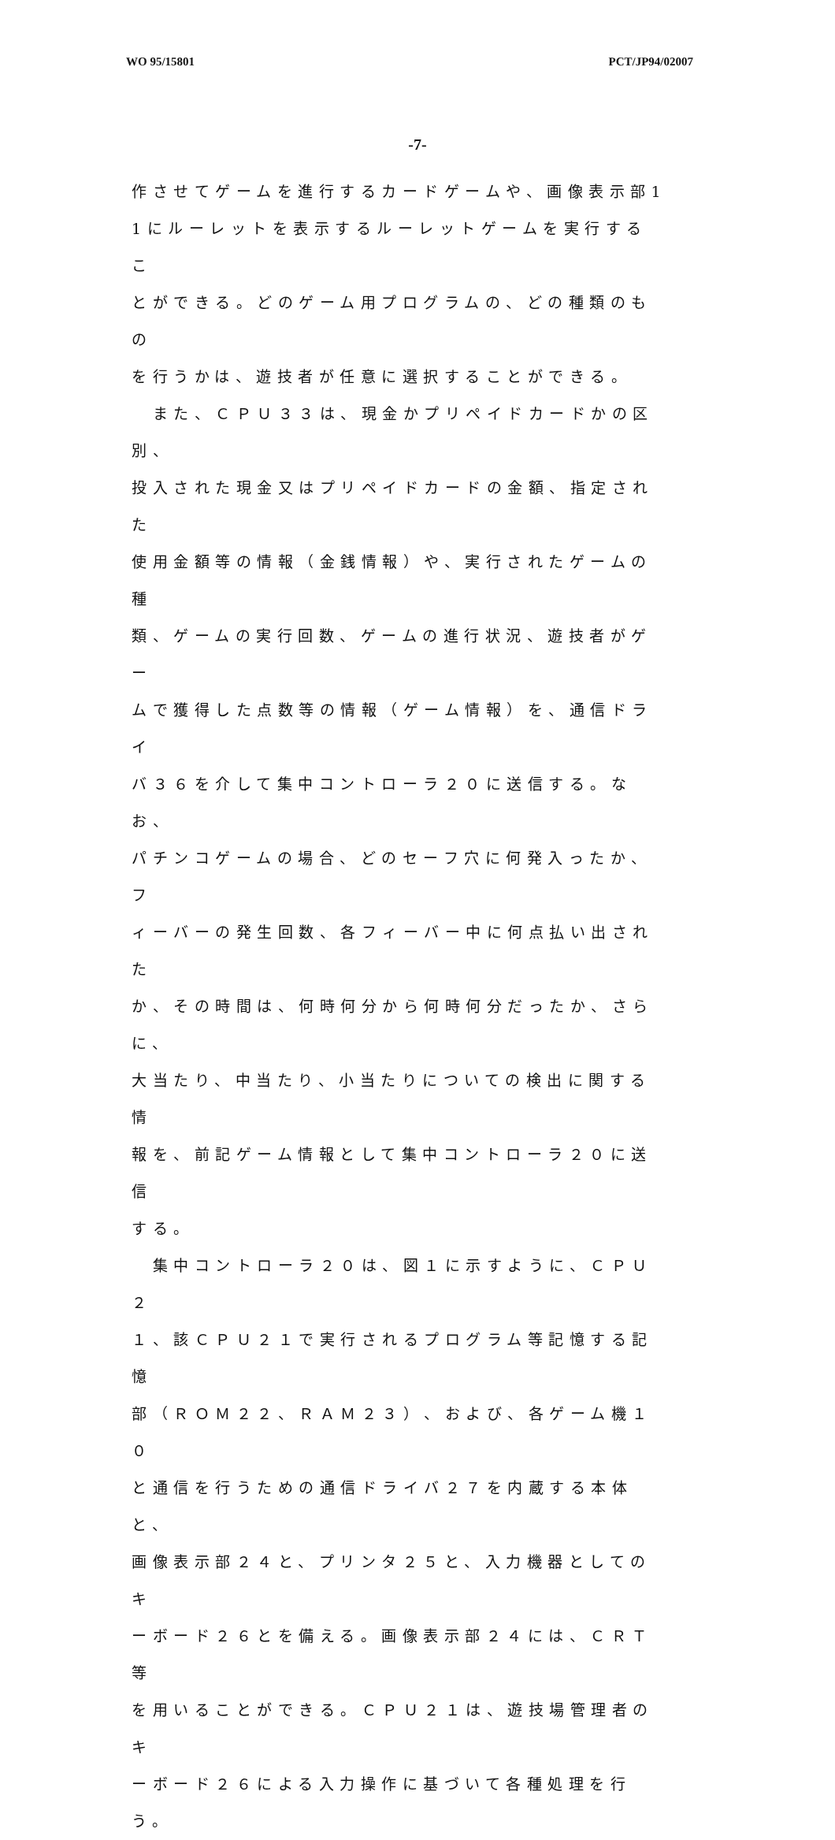WO 95/15801 PCT/JP94/02007
-7-
作させてゲームを進行するカードゲームや、画像表示部1
1にルーレットを表示するルーレットゲームを実行するこ
とができる。どのゲーム用プログラムの、どの種類のもの
を行うかは、遊技者が任意に選択することができる。
　また、ＣＰＵ３３は、現金かプリペイドカードかの区別、
投入された現金又はプリペイドカードの金額、指定された
使用金額等の情報（金銭情報）や、実行されたゲームの種
類、ゲームの実行回数、ゲームの進行状況、遊技者がゲー
ムで獲得した点数等の情報（ゲーム情報）を、通信ドライ
バ３６を介して集中コントローラ２０に送信する。なお、
パチンコゲームの場合、どのセーフ穴に何発入ったか、フ
ィーバーの発生回数、各フィーバー中に何点払い出された
か、その時間は、何時何分から何時何分だったか、さらに、
大当たり、中当たり、小当たりについての検出に関する情
報を、前記ゲーム情報として集中コントローラ２０に送信
する。
　集中コントローラ２０は、図１に示すように、ＣＰＵ２
１、該ＣＰＵ２１で実行されるプログラム等記憶する記憶
部（ＲＯＭ２２、ＲＡＭ２３）、および、各ゲーム機１０
と通信を行うための通信ドライバ２７を内蔵する本体と、
画像表示部２４と、プリンタ２５と、入力機器としてのキ
ーボード２６とを備える。画像表示部２４には、ＣＲＴ等
を用いることができる。ＣＰＵ２１は、遊技場管理者のキ
ーボード２６による入力操作に基づいて各種処理を行う。